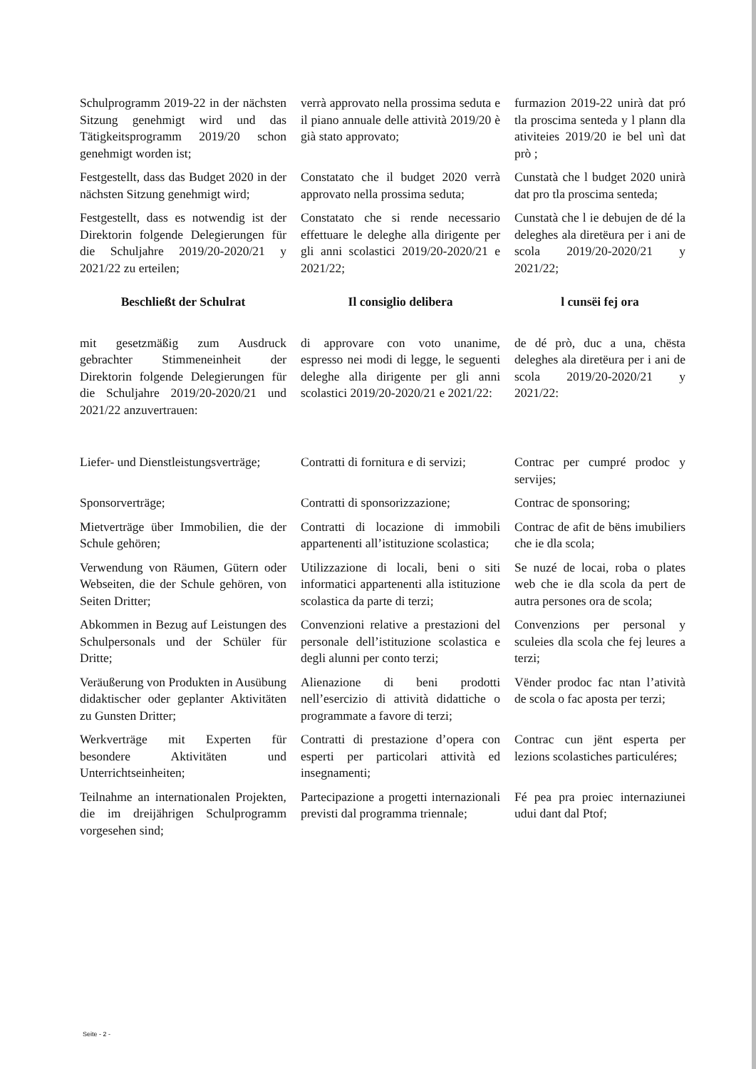Schulprogramm 2019-22 in der nächsten Sitzung genehmigt wird und das Tätigkeitsprogramm 2019/20 schon genehmigt worden ist;
verrà approvato nella prossima seduta e il piano annuale delle attività 2019/20 è già stato approvato;
furmazion 2019-22 unirà dat pró tla proscima senteda y l plann dla ativiteies 2019/20 ie bel unì dat prò ;
Festgestellt, dass das Budget 2020 in der nächsten Sitzung genehmigt wird;
Constatato che il budget 2020 verrà approvato nella prossima seduta;
Cunstatà che l budget 2020 unirà dat pro tla proscima senteda;
Festgestellt, dass es notwendig ist der Direktorin folgende Delegierungen für die Schuljahre 2019/20-2020/21 y 2021/22 zu erteilen;
Constatato che si rende necessario effettuare le deleghe alla dirigente per gli anni scolastici 2019/20-2020/21 e 2021/22;
Cunstatà che l ie debujen de dé la deleghes ala diretëura per i ani de scola 2019/20-2020/21 y 2021/22;
Beschließt der Schulrat
Il consiglio delibera
l cunsëi fej ora
mit gesetzmäßig zum Ausdruck gebrachter Stimmeneinheit der Direktorin folgende Delegierungen für die Schuljahre 2019/20-2020/21 und 2021/22 anzuvertrauen:
di approvare con voto unanime, espresso nei modi di legge, le seguenti deleghe alla dirigente per gli anni scolastici 2019/20-2020/21 e 2021/22:
de dé prò, duc a una, chësta deleghes ala diretëura per i ani de scola 2019/20-2020/21 y 2021/22:
Liefer- und Dienstleistungsverträge;
Contratti di fornitura e di servizi;
Contrac per cumpré prodoc y servijes;
Sponsorverträge;
Contratti di sponsorizzazione;
Contrac de sponsoring;
Mietverträge über Immobilien, die der Schule gehören;
Contratti di locazione di immobili appartenenti all’istituzione scolastica;
Contrac de afit de bëns imubiliers che ie dla scola;
Verwendung von Räumen, Gütern oder Webseiten, die der Schule gehören, von Seiten Dritter;
Utilizzazione di locali, beni o siti informatici appartenenti alla istituzione scolastica da parte di terzi;
Se nuzé de locai, roba o plates web che ie dla scola da pert de autra persones ora de scola;
Abkommen in Bezug auf Leistungen des Schulpersonals und der Schüler für Dritte;
Convenzioni relative a prestazioni del personale dell’istituzione scolastica e degli alunni per conto terzi;
Convenzions per personal y sculeies dla scola che fej leures a terzi;
Veräußerung von Produkten in Ausübung didaktischer oder geplanter Aktivitäten zu Gunsten Dritter;
Alienazione di beni prodotti nell’esercizio di attività didattiche o programmate a favore di terzi;
Vënder prodoc fac ntan l’atività de scola o fac aposta per terzi;
Werkverträge mit Experten für besondere Aktivitäten und Unterrichtseinheiten;
Contratti di prestazione d’opera con esperti per particolari attività ed insegnamenti;
Contrac cun jënt esperta per lezions scolastiches particuléres;
Teilnahme an internationalen Projekten, die im dreijährigen Schulprogramm vorgesehen sind;
Partecipazione a progetti internazionali previsti dal programma triennale;
Fé pea pra proiec internaziunei udui dant dal Ptof;
Seite - 2 -